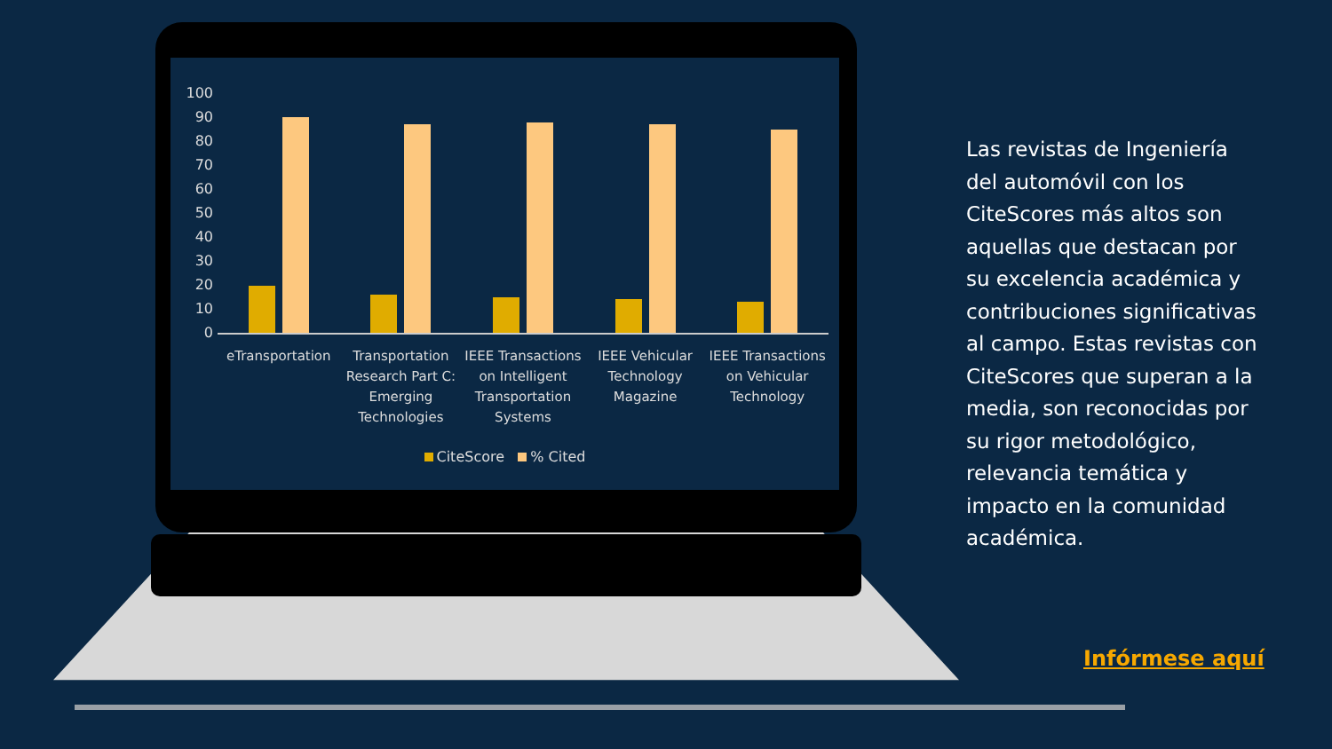100
90
80
70
60
50
40
30
20
10
0
eTransportation Transportation Research Part C: Emerging Technologies
IEEE Transactions on Intelligent Transportation Systems
IEEE Vehicular Technology Magazine
IEEE Transactions on Vehicular Technology
CiteScore % Cited
Las revistas de Ingeniería del automóvil con los CiteScores más altos son aquellas que destacan por su excelencia académica y contribuciones significativas al campo. Estas revistas con CiteScores que superan a la media, son reconocidas por su rigor metodológico, relevancia temática y impacto en la comunidad académica.
Infórmese aquí